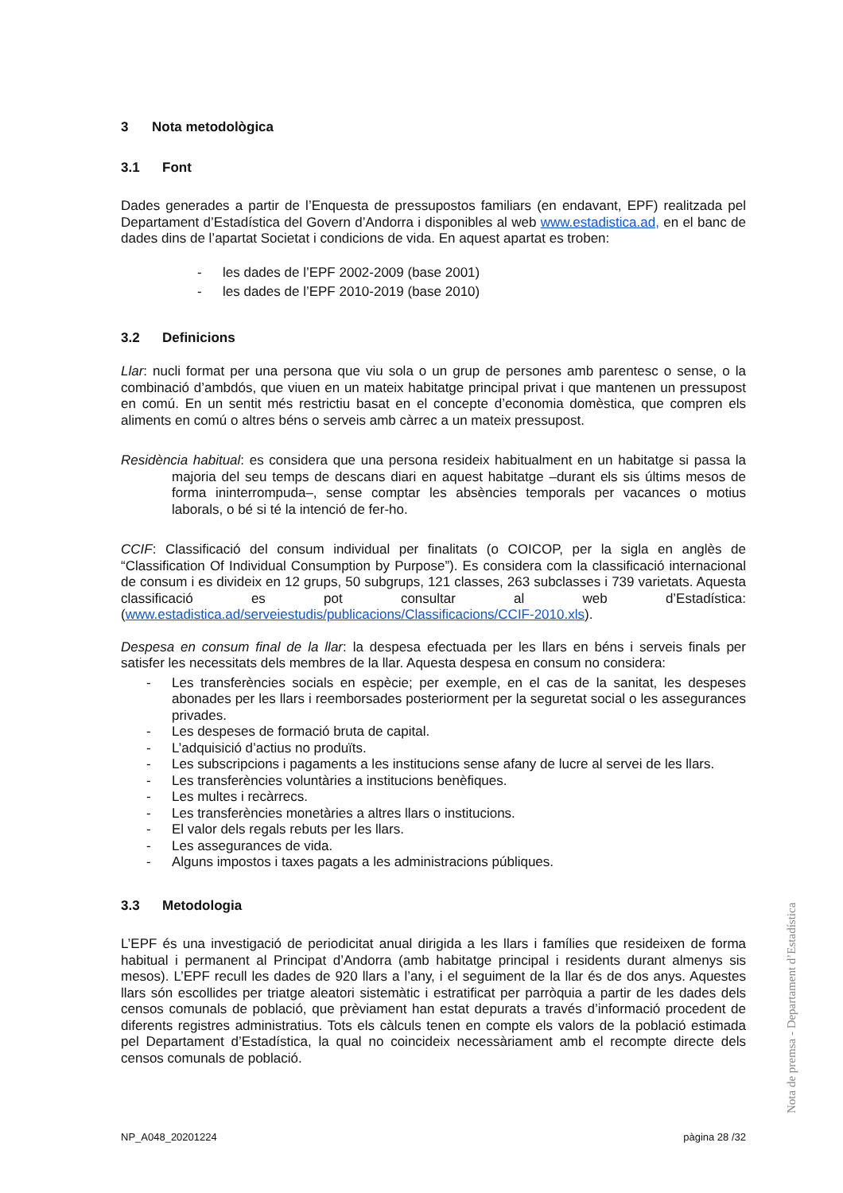3 Nota metodològica
3.1 Font
Dades generades a partir de l’Enquesta de pressupostos familiars (en endavant, EPF) realitzada pel Departament d’Estadística del Govern d’Andorra i disponibles al web www.estadistica.ad, en el banc de dades dins de l’apartat Societat i condicions de vida. En aquest apartat es troben:
- les dades de l’EPF 2002-2009 (base 2001)
- les dades de l’EPF 2010-2019 (base 2010)
3.2 Definicions
Llar: nucli format per una persona que viu sola o un grup de persones amb parentesc o sense, o la combinació d’ambdós, que viuen en un mateix habitatge principal privat i que mantenen un pressupost en comú. En un sentit més restrictiu basat en el concepte d’economia domèstica, que compren els aliments en comú o altres béns o serveis amb càrrec a un mateix pressupost.
Residència habitual: es considera que una persona resideix habitualment en un habitatge si passa la majoria del seu temps de descans diari en aquest habitatge –durant els sis últims mesos de forma ininterrompuda–, sense comptar les absències temporals per vacances o motius laborals, o bé si té la intenció de fer-ho.
CCIF: Classificació del consum individual per finalitats (o COICOP, per la sigla en anglès de “Classification Of Individual Consumption by Purpose”). Es considera com la classificació internacional de consum i es divideix en 12 grups, 50 subgrups, 121 classes, 263 subclasses i 739 varietats. Aquesta classificació es pot consultar al web d’Estadística: (www.estadistica.ad/serveiestudis/publicacions/Classificacions/CCIF-2010.xls).
Despesa en consum final de la llar: la despesa efectuada per les llars en béns i serveis finals per satisfer les necessitats dels membres de la llar. Aquesta despesa en consum no considera:
- Les transferències socials en espècie; per exemple, en el cas de la sanitat, les despeses abonades per les llars i reemborsades posteriorment per la seguretat social o les assegurances privades.
- Les despeses de formació bruta de capital.
- L’adquisició d’actius no produïts.
- Les subscripcions i pagaments a les institucions sense afany de lucre al servei de les llars.
- Les transferències voluntàries a institucions benèfiques.
- Les multes i recàrrecs.
- Les transferències monetàries a altres llars o institucions.
- El valor dels regals rebuts per les llars.
- Les assegurances de vida.
- Alguns impostos i taxes pagats a les administracions públiques.
3.3 Metodologia
L’EPF és una investigació de periodicitat anual dirigida a les llars i famílies que resideixen de forma habitual i permanent al Principat d’Andorra (amb habitatge principal i residents durant almenys sis mesos). L’EPF recull les dades de 920 llars a l’any, i el seguiment de la llar és de dos anys. Aquestes llars són escollides per triatge aleatori sistemàtic i estratificat per parròquia a partir de les dades dels censos comunals de població, que prèviament han estat depurats a través d’informació procedent de diferents registres administratius. Tots els càlculs tenen en compte els valors de la població estimada pel Departament d’Estadística, la qual no coincideix necessàriament amb el recompte directe dels censos comunals de població.
Nota de premsa - Departament d’Estadística
NP_A048_20201224 pàgina 28 /32